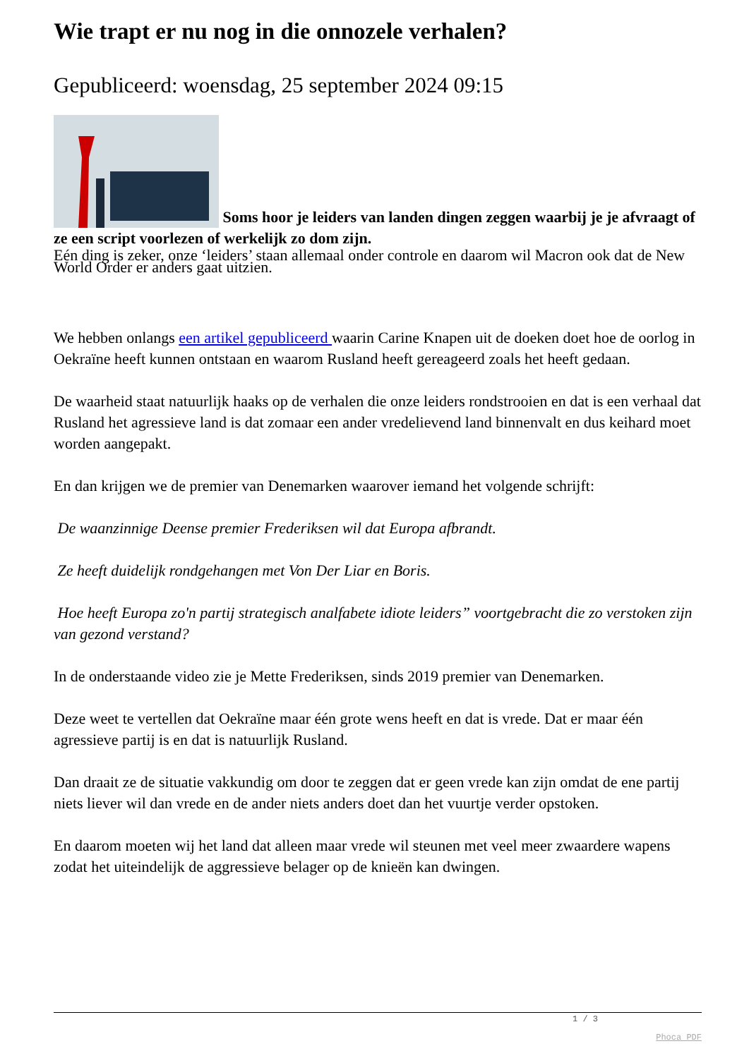Wie trapt er nu nog in die onnozele verhalen?
Gepubliceerd: woensdag, 25 september 2024 09:15
Soms hoor je leiders van landen dingen zeggen waarbij je je afvraagt of ze een script voorlezen of werkelijk zo dom zijn.
Eén ding is zeker, onze ‘leiders’ staan allemaal onder controle en daarom wil Macron ook dat de New World Order er anders gaat uitzien.
We hebben onlangs een artikel gepubliceerd waarin Carine Knapen uit de doeken doet hoe de oorlog in Oekraïne heeft kunnen ontstaan en waarom Rusland heeft gereageerd zoals het heeft gedaan.
De waarheid staat natuurlijk haaks op de verhalen die onze leiders rondstrooien en dat is een verhaal dat Rusland het agressieve land is dat zomaar een ander vredelievend land binnenvalt en dus keihard moet worden aangepakt.
En dan krijgen we de premier van Denemarken waarover iemand het volgende schrijft:
De waanzinnige Deense premier Frederiksen wil dat Europa afbrandt.
Ze heeft duidelijk rondgehangen met Von Der Liar en Boris.
Hoe heeft Europa zo'n partij strategisch analfabete idiote leiders” voortgebracht die zo verstoken zijn van gezond verstand?
In de onderstaande video zie je Mette Frederiksen, sinds 2019 premier van Denemarken.
Deze weet te vertellen dat Oekraïne maar één grote wens heeft en dat is vrede. Dat er maar één agressieve partij is en dat is natuurlijk Rusland.
Dan draait ze de situatie vakkundig om door te zeggen dat er geen vrede kan zijn omdat de ene partij niets liever wil dan vrede en de ander niets anders doet dan het vuurtje verder opstoken.
En daarom moeten wij het land dat alleen maar vrede wil steunen met veel meer zwaardere wapens zodat het uiteindelijk de aggressieve belager op de knieën kan dwingen.
1 / 3
Phoca PDF